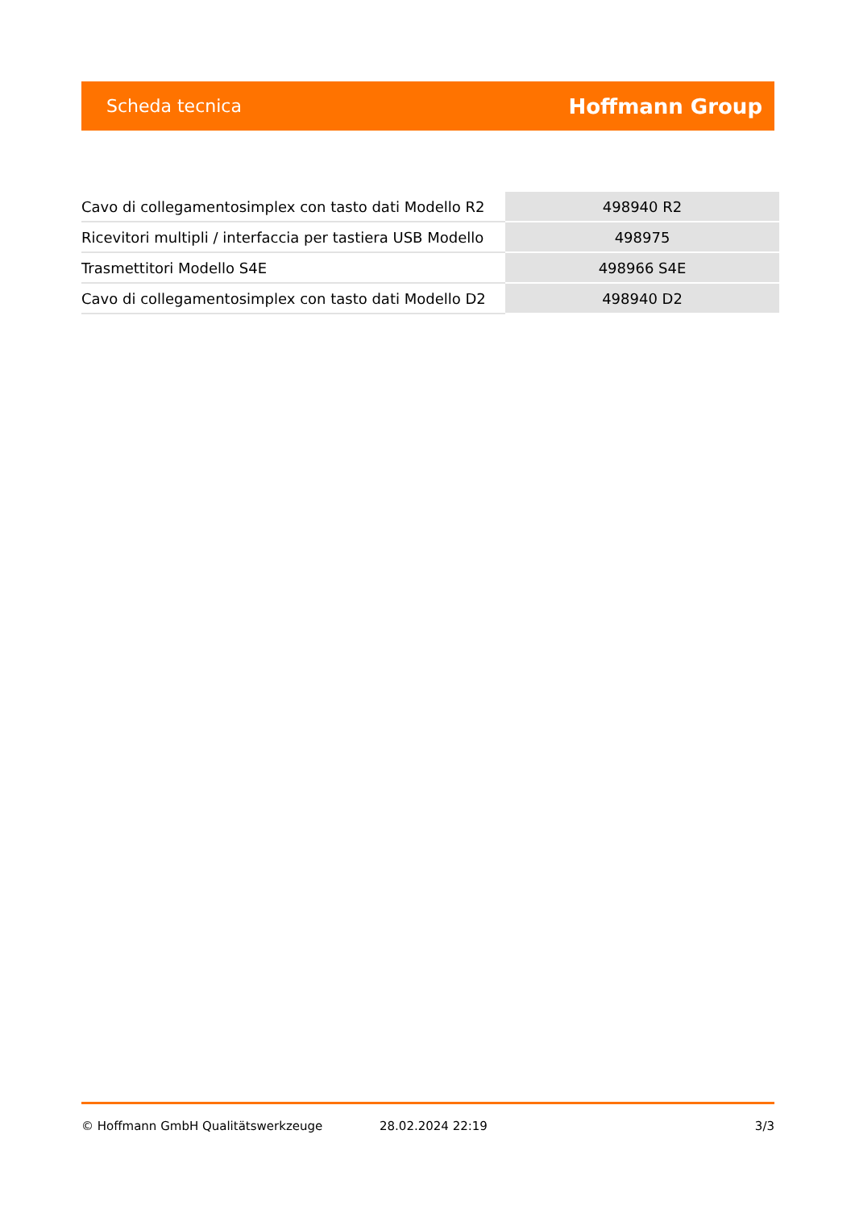Scheda tecnica Hoffmann Group
| Cavo di collegamentosimplex con tasto dati Modello R2 | 498940 R2 |
| Ricevitori multipli / interfaccia per tastiera USB Modello | 498975 |
| Trasmettitori Modello S4E | 498966 S4E |
| Cavo di collegamentosimplex con tasto dati Modello D2 | 498940 D2 |
© Hoffmann GmbH Qualitätswerkzeuge 28.02.2024 22:19 3/3